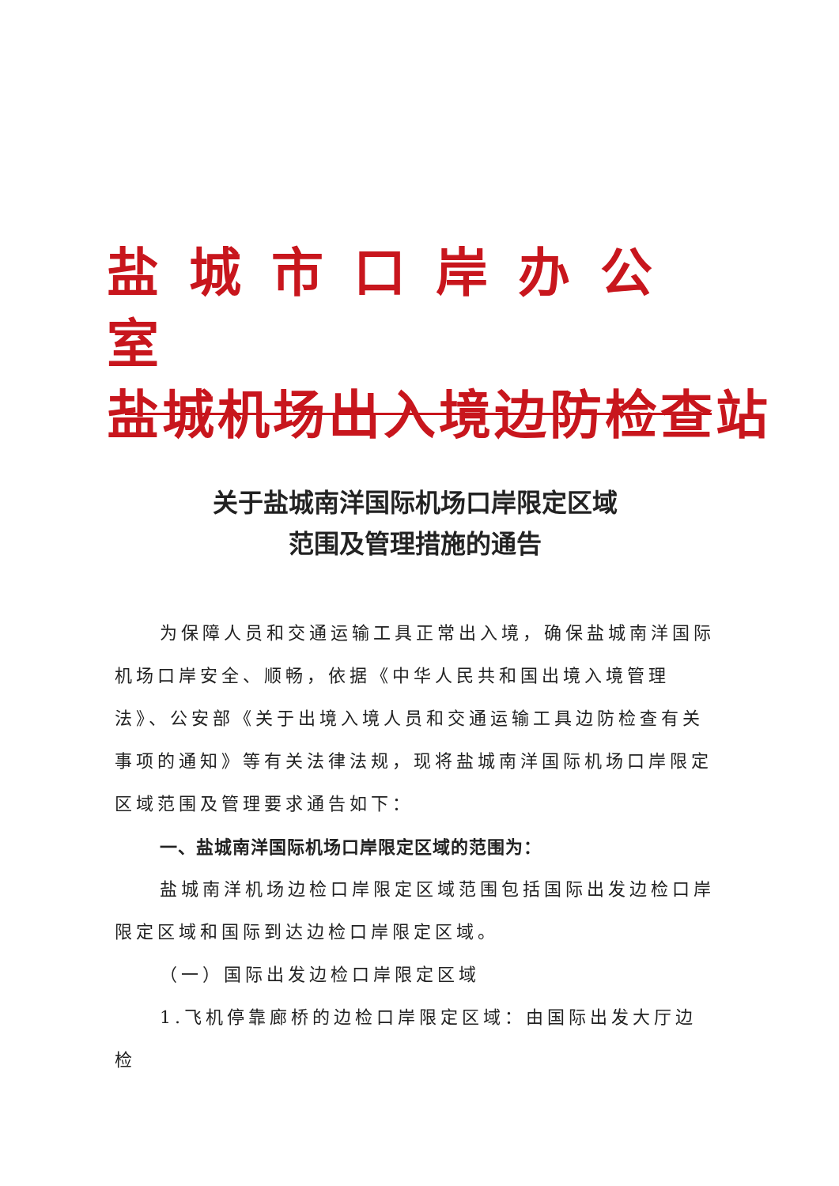盐城市口岸办公室
盐城机场出入境边防检查站
关于盐城南洋国际机场口岸限定区域
范围及管理措施的通告
为保障人员和交通运输工具正常出入境，确保盐城南洋国际机场口岸安全、顺畅，依据《中华人民共和国出境入境管理法》、公安部《关于出境入境人员和交通运输工具边防检查有关事项的通知》等有关法律法规，现将盐城南洋国际机场口岸限定区域范围及管理要求通告如下：
一、盐城南洋国际机场口岸限定区域的范围为：
盐城南洋机场边检口岸限定区域范围包括国际出发边检口岸限定区域和国际到达边检口岸限定区域。
（一）国际出发边检口岸限定区域
1.飞机停靠廊桥的边检口岸限定区域：由国际出发大厅边检